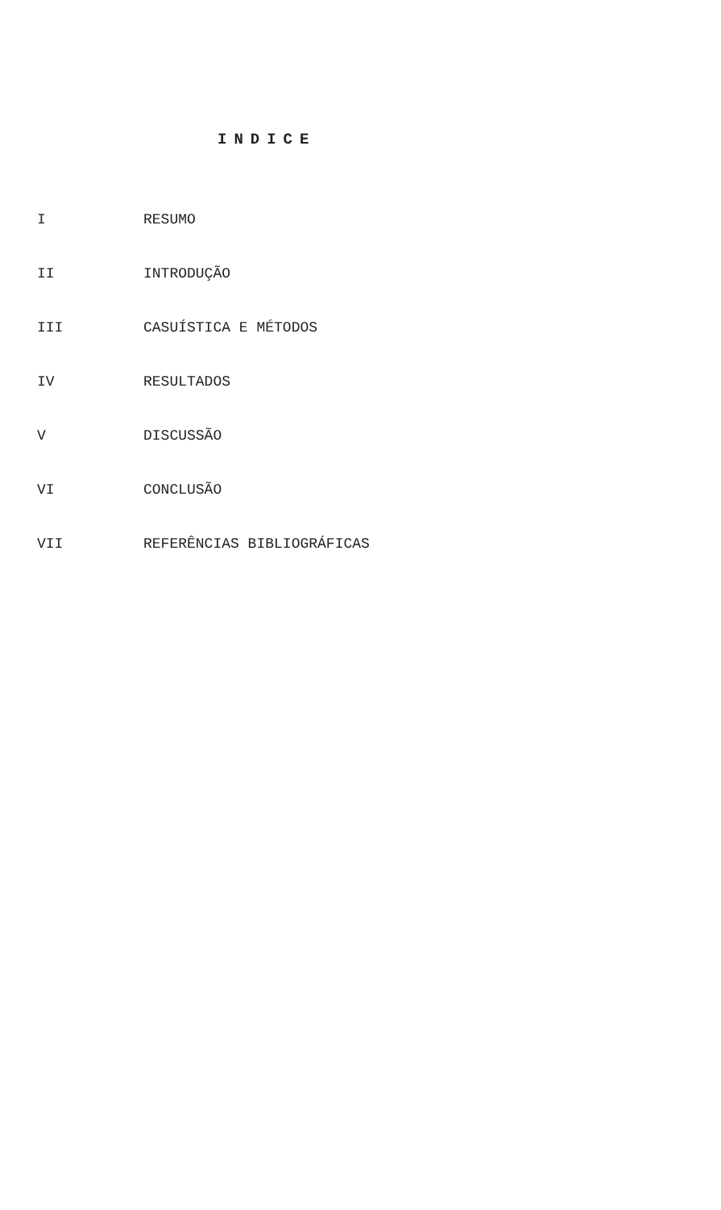INDICE
I RESUMO
II INTRODUÇÃO
III CASUÍSTICA E MÉTODOS
IV RESULTADOS
V DISCUSSÃO
VI CONCLUSÃO
VII REFERÊNCIAS BIBLIOGRÁFICAS